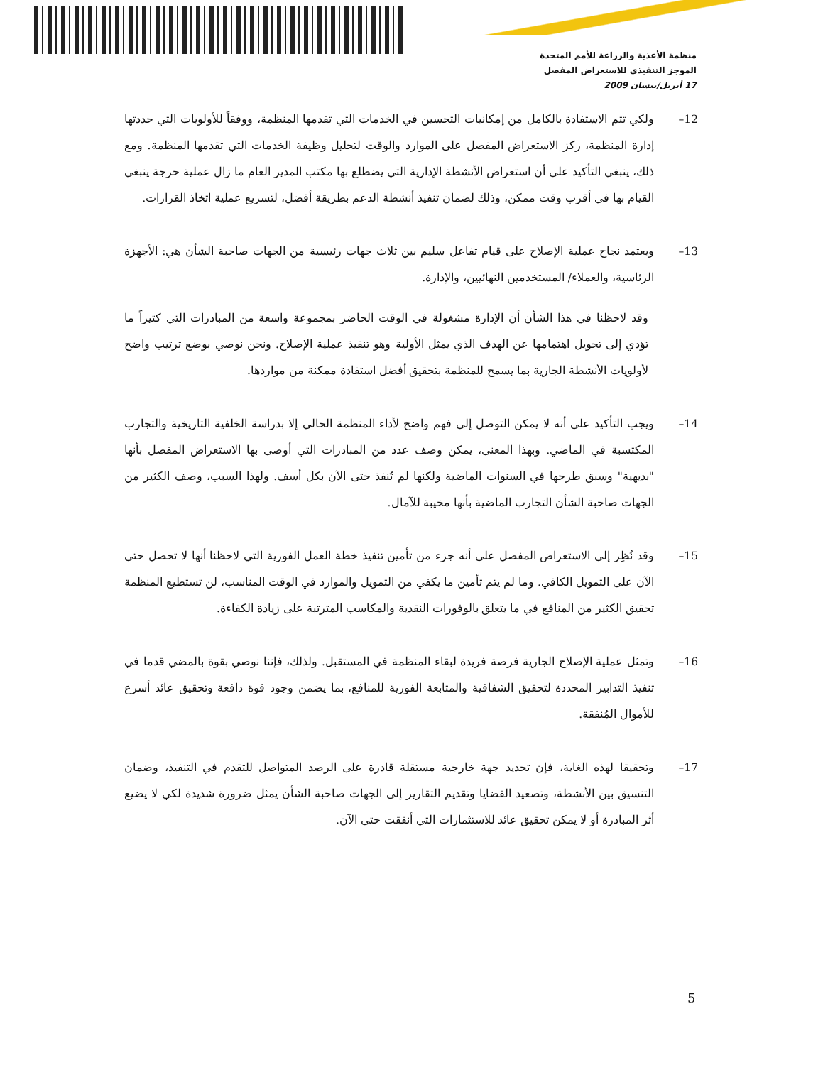منظمة الأغذية والزراعة للأمم المتحدة
الموجز التنفيذي للاستعراض المفصل
17 أبريل/نيسان 2009
12– ولكي تتم الاستفادة بالكامل من إمكانيات التحسين في الخدمات التي تقدمها المنظمة، ووفقاً للأولويات التي حددتها إدارة المنظمة، ركز الاستعراض المفصل على الموارد والوقت لتحليل وظيفة الخدمات التي تقدمها المنظمة. ومع ذلك، ينبغي التأكيد على أن استعراض الأنشطة الإدارية التي يضطلع بها مكتب المدير العام ما زال عملية حرجة ينبغي القيام بها في أقرب وقت ممكن، وذلك لضمان تنفيذ أنشطة الدعم بطريقة أفضل، لتسريع عملية اتخاذ القرارات.
13– ويعتمد نجاح عملية الإصلاح على قيام تفاعل سليم بين ثلاث جهات رئيسية من الجهات صاحبة الشأن هي: الأجهزة الرئاسية، والعملاء/ المستخدمين النهائيين، والإدارة.
وقد لاحظنا في هذا الشأن أن الإدارة مشغولة في الوقت الحاضر بمجموعة واسعة من المبادرات التي كثيراً ما تؤدي إلى تحويل اهتمامها عن الهدف الذي يمثل الأولية وهو تنفيذ عملية الإصلاح. ونحن نوصي بوضع ترتيب واضح لأولويات الأنشطة الجارية بما يسمح للمنظمة بتحقيق أفضل استفادة ممكنة من مواردها.
14– ويجب التأكيد على أنه لا يمكن التوصل إلى فهم واضح لأداء المنظمة الحالي إلا بدراسة الخلفية التاريخية والتجارب المكتسبة في الماضي. وبهذا المعنى، يمكن وصف عدد من المبادرات التي أوصى بها الاستعراض المفصل بأنها "بديهية" وسبق طرحها في السنوات الماضية ولكنها لم تُنفذ حتى الآن بكل أسف. ولهذا السبب، وصف الكثير من الجهات صاحبة الشأن التجارب الماضية بأنها مخيبة للآمال.
15– وقد نُظِر إلى الاستعراض المفصل على أنه جزء من تأمين تنفيذ خطة العمل الفورية التي لاحظنا أنها لا تحصل حتى الآن على التمويل الكافي. وما لم يتم تأمين ما يكفي من التمويل والموارد في الوقت المناسب، لن تستطيع المنظمة تحقيق الكثير من المنافع في ما يتعلق بالوفورات النقدية والمكاسب المترتبة على زيادة الكفاءة.
16– وتمثل عملية الإصلاح الجارية فرصة فريدة لبقاء المنظمة في المستقبل. ولذلك، فإننا نوصي بقوة بالمضي قدما في تنفيذ التدابير المحددة لتحقيق الشفافية والمتابعة الفورية للمنافع، بما يضمن وجود قوة دافعة وتحقيق عائد أسرع للأموال المُنفقة.
17– وتحقيقا لهذه الغاية، فإن تحديد جهة خارجية مستقلة قادرة على الرصد المتواصل للتقدم في التنفيذ، وضمان التنسيق بين الأنشطة، وتصعيد القضايا وتقديم التقارير إلى الجهات صاحبة الشأن يمثل ضرورة شديدة لكي لا يضيع أثر المبادرة أو لا يمكن تحقيق عائد للاستثمارات التي أنفقت حتى الآن.
5